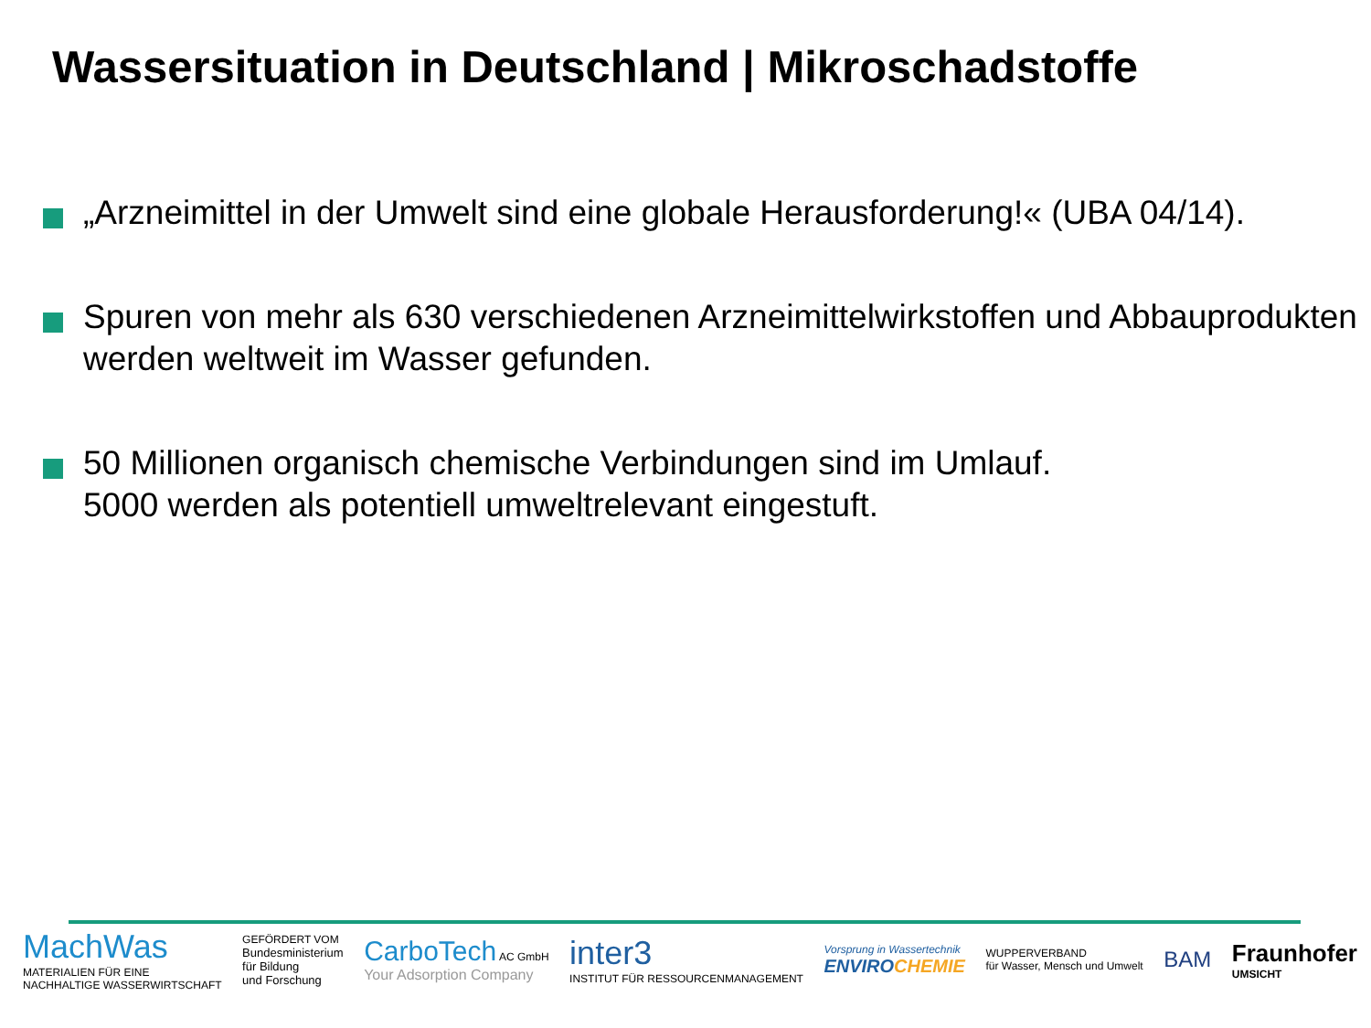Wassersituation in Deutschland | Mikroschadstoffe
„Arzneimittel in der Umwelt sind eine globale Herausforderung!« (UBA 04/14).
Spuren von mehr als 630 verschiedenen Arzneimittelwirkstoffen und Abbauprodukten werden weltweit im Wasser gefunden.
50 Millionen organisch chemische Verbindungen sind im Umlauf.
5000 werden als potentiell umweltrelevant eingestuft.
MachWas
MATERIALIEN FÜR EINE
NACHHALTIGE WASSERWIRTSCHAFT
GEFÖRDERT VOM
Bundesministerium
für Bildung
und Forschung
CarboTech AC GmbH
Your Adsorption Company
inter3
INSTITUT FÜR RESSOURCENMANAGEMENT
Vorsprung in Wassertechnik
ENVIRO CHEMIE
WUPPERVERBAND
für Wasser, Mensch und Umwelt
BAM
Fraunhofer
UMSICHT